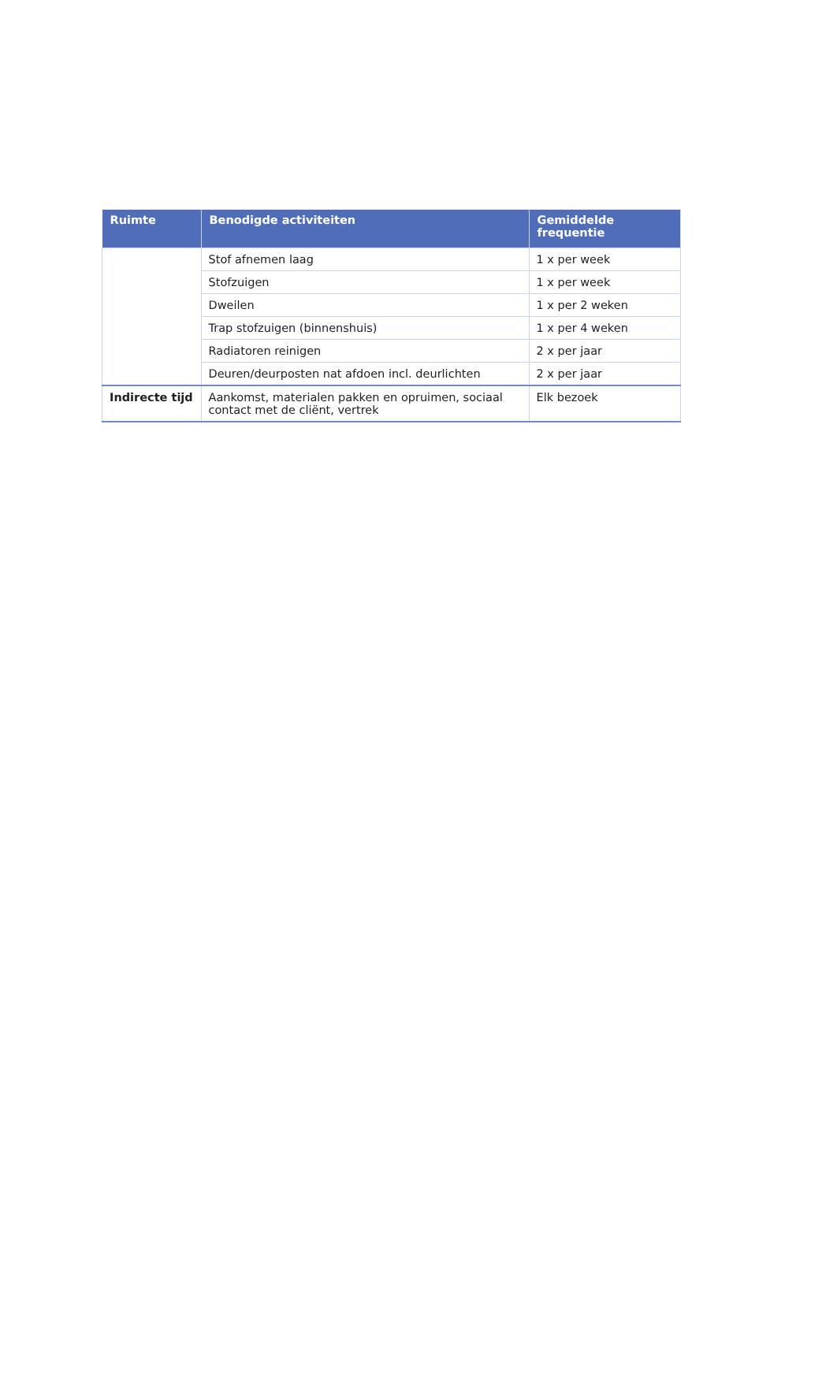| Ruimte | Benodigde activiteiten | Gemiddelde frequentie |
| --- | --- | --- |
| | Stof afnemen laag | 1 x per week |
| | Stofzuigen | 1 x per week |
| | Dweilen | 1 x per 2 weken |
| | Trap stofzuigen (binnenshuis) | 1 x per 4 weken |
| | Radiatoren reinigen | 2 x per jaar |
| | Deuren/deurposten nat afdoen incl. deurlichten | 2 x per jaar |
| Indirecte tijd | Aankomst, materialen pakken en opruimen, sociaal contact met de cliënt, vertrek | Elk bezoek |